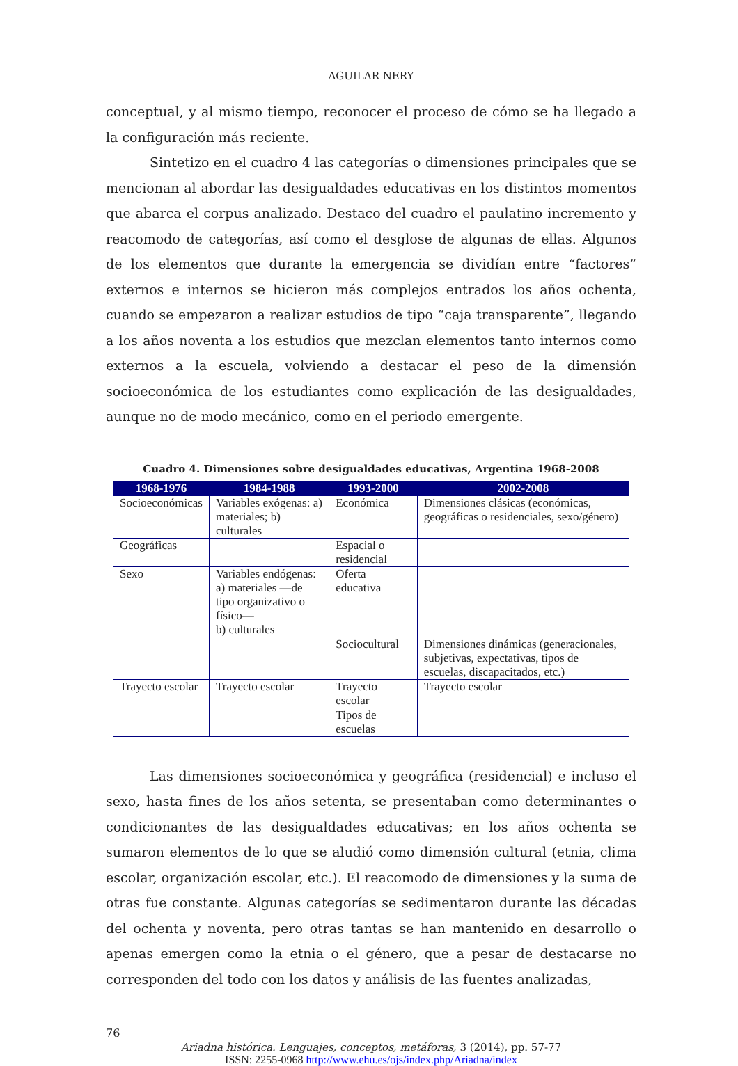AGUILAR NERY
conceptual, y al mismo tiempo, reconocer el proceso de cómo se ha llegado a la configuración más reciente.
Sintetizo en el cuadro 4 las categorías o dimensiones principales que se mencionan al abordar las desigualdades educativas en los distintos momentos que abarca el corpus analizado. Destaco del cuadro el paulatino incremento y reacomodo de categorías, así como el desglose de algunas de ellas. Algunos de los elementos que durante la emergencia se dividían entre “factores” externos e internos se hicieron más complejos entrados los años ochenta, cuando se empezaron a realizar estudios de tipo “caja transparente”, llegando a los años noventa a los estudios que mezclan elementos tanto internos como externos a la escuela, volviendo a destacar el peso de la dimensión socioeconómica de los estudiantes como explicación de las desigualdades, aunque no de modo mecánico, como en el periodo emergente.
Cuadro 4. Dimensiones sobre desigualdades educativas, Argentina 1968-2008
| 1968-1976 | 1984-1988 | 1993-2000 | 2002-2008 |
| --- | --- | --- | --- |
| Socioeconómicas | Variables exógenas: a) materiales; b) culturales | Económica | Dimensiones clásicas (económicas, geográficas o residenciales, sexo/género) |
| Geográficas | | Espacial o residencial | |
| Sexo | Variables endógenas: a) materiales —de tipo organizativo o físico— b) culturales | Oferta educativa | |
| | | Sociocultural | Dimensiones dinámicas (generacionales, subjetivas, expectativas, tipos de escuelas, discapacitados, etc.) |
| Trayecto escolar | Trayecto escolar | Trayecto escolar | Trayecto escolar |
| | | Tipos de escuelas | |
Las dimensiones socioeconómica y geográfica (residencial) e incluso el sexo, hasta fines de los años setenta, se presentaban como determinantes o condicionantes de las desigualdades educativas; en los años ochenta se sumaron elementos de lo que se aludió como dimensión cultural (etnia, clima escolar, organización escolar, etc.). El reacomodo de dimensiones y la suma de otras fue constante. Algunas categorías se sedimentaron durante las décadas del ochenta y noventa, pero otras tantas se han mantenido en desarrollo o apenas emergen como la etnia o el género, que a pesar de destacarse no corresponden del todo con los datos y análisis de las fuentes analizadas,
76
Ariadna histórica. Lenguajes, conceptos, metáforas, 3 (2014), pp. 57-77
ISSN: 2255-0968 http://www.ehu.es/ojs/index.php/Ariadna/index